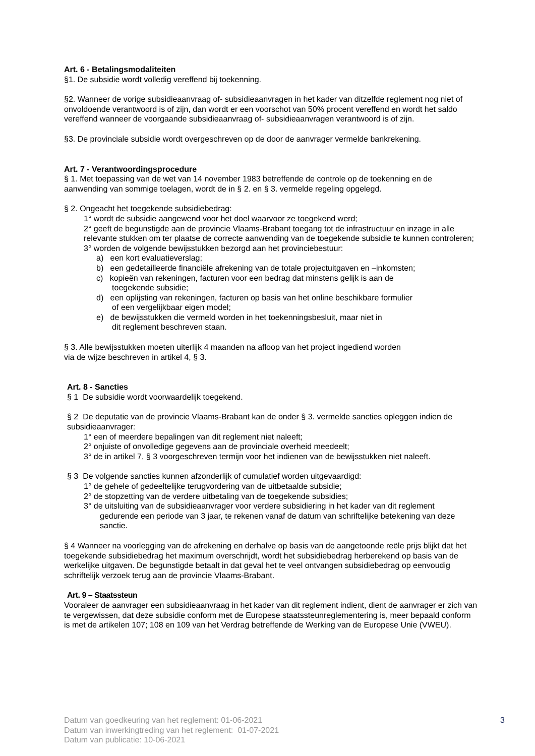Art. 6 - Betalingsmodaliteiten
§1. De subsidie wordt volledig vereffend bij toekenning.
§2. Wanneer de vorige subsidieaanvraag of- subsidieaanvragen in het kader van ditzelfde reglement nog niet of onvoldoende verantwoord is of zijn, dan wordt er een voorschot van 50% procent vereffend en wordt het saldo vereffend wanneer de voorgaande subsidieaanvraag of- subsidieaanvragen verantwoord is of zijn.
§3. De provinciale subsidie wordt overgeschreven op de door de aanvrager vermelde bankrekening.
Art. 7 - Verantwoordingsprocedure
§ 1. Met toepassing van de wet van 14 november 1983 betreffende de controle op de toekenning en de aanwending van sommige toelagen, wordt de in § 2. en § 3. vermelde regeling opgelegd.
§ 2. Ongeacht het toegekende subsidiebedrag:
1° wordt de subsidie aangewend voor het doel waarvoor ze toegekend werd;
2° geeft de begunstigde aan de provincie Vlaams-Brabant toegang tot de infrastructuur en inzage in alle relevante stukken om ter plaatse de correcte aanwending van de toegekende subsidie te kunnen controleren;
3° worden de volgende bewijsstukken bezorgd aan het provinciebestuur:
a) een kort evaluatieverslag;
b) een gedetailleerde financiële afrekening van de totale projectuitgaven en –inkomsten;
c) kopieën van rekeningen, facturen voor een bedrag dat minstens gelijk is aan de
toegekende subsidie;
d) een oplijsting van rekeningen, facturen op basis van het online beschikbare formulier
of een vergelijkbaar eigen model;
e) de bewijsstukken die vermeld worden in het toekenningsbesluit, maar niet in
dit reglement beschreven staan.
§ 3. Alle bewijsstukken moeten uiterlijk 4 maanden na afloop van het project ingediend worden
via de wijze beschreven in artikel 4, § 3.
Art. 8 - Sancties
§ 1 De subsidie wordt voorwaardelijk toegekend.
§ 2 De deputatie van de provincie Vlaams-Brabant kan de onder § 3. vermelde sancties opleggen indien de subsidieaanvrager:
1° een of meerdere bepalingen van dit reglement niet naleeft;
2° onjuiste of onvolledige gegevens aan de provinciale overheid meedeelt;
3° de in artikel 7, § 3 voorgeschreven termijn voor het indienen van de bewijsstukken niet naleeft.
§ 3 De volgende sancties kunnen afzonderlijk of cumulatief worden uitgevaardigd:
1° de gehele of gedeeltelijke terugvordering van de uitbetaalde subsidie;
2° de stopzetting van de verdere uitbetaling van de toegekende subsidies;
3° de uitsluiting van de subsidieaanvrager voor verdere subsidiering in het kader van dit reglement
gedurende een periode van 3 jaar, te rekenen vanaf de datum van schriftelijke betekening van deze sanctie.
§ 4 Wanneer na voorlegging van de afrekening en derhalve op basis van de aangetoonde reële prijs blijkt dat het toegekende subsidiebedrag het maximum overschrijdt, wordt het subsidiebedrag herberekend op basis van de werkelijke uitgaven. De begunstigde betaalt in dat geval het te veel ontvangen subsidiebedrag op eenvoudig schriftelijk verzoek terug aan de provincie Vlaams-Brabant.
Art. 9 – Staatssteun
Vooraleer de aanvrager een subsidieaanvraag in het kader van dit reglement indient, dient de aanvrager er zich van te vergewissen, dat deze subsidie conform met de Europese staatssteunreglementering is, meer bepaald conform is met de artikelen 107; 108 en 109 van het Verdrag betreffende de Werking van de Europese Unie (VWEU).
Datum van goedkeuring van het reglement: 01-06-2021
Datum van inwerkingtreding van het reglement: 01-07-2021
Datum van publicatie: 10-06-2021
3